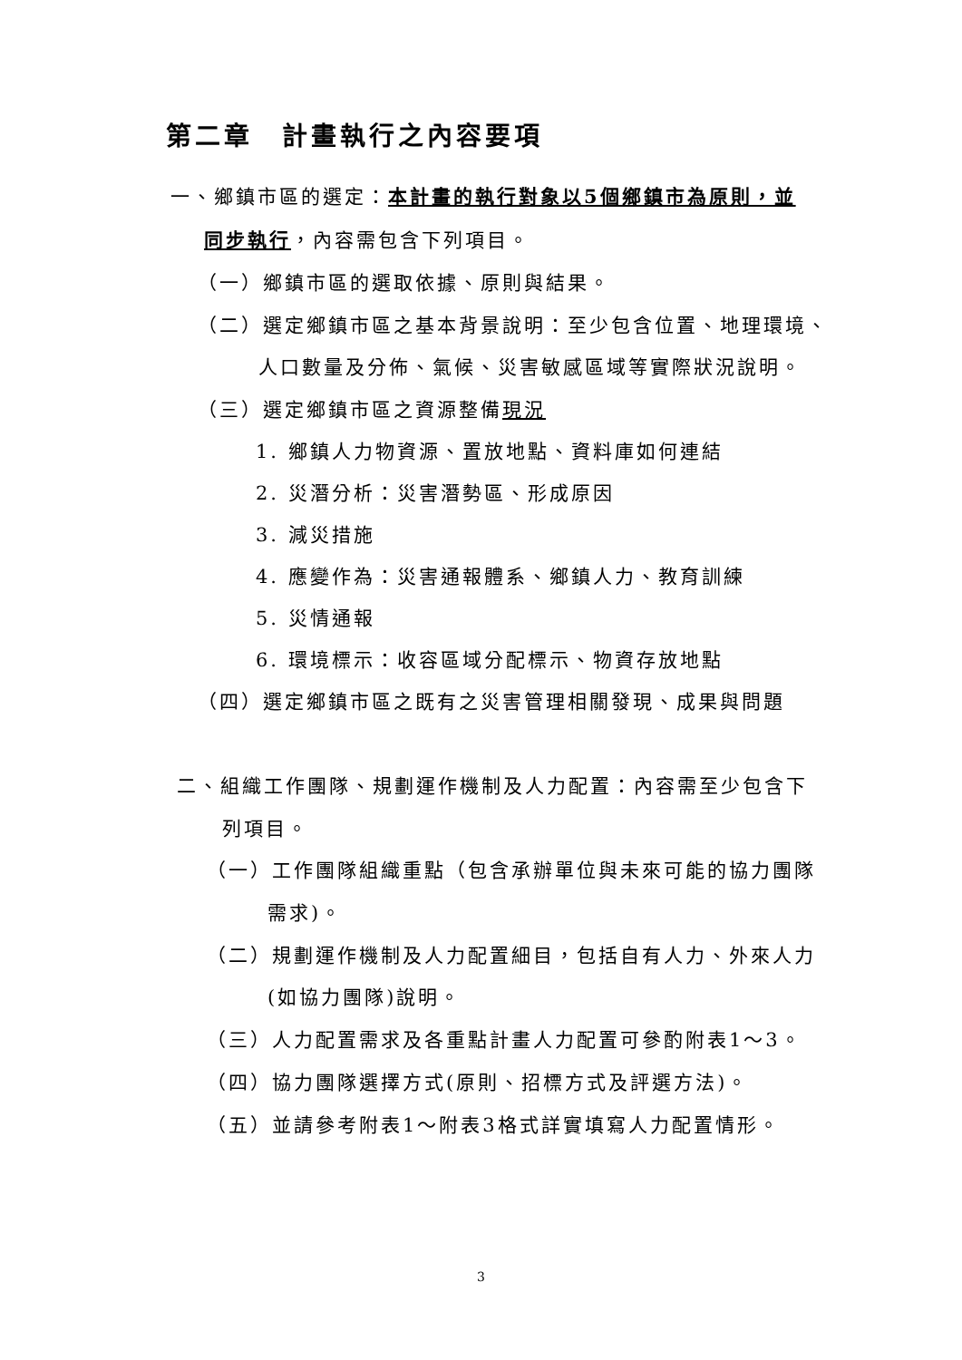第二章　計畫執行之內容要項
一、鄉鎮市區的選定：本計畫的執行對象以5個鄉鎮市為原則，並
同步執行，內容需包含下列項目。
（一）鄉鎮市區的選取依據、原則與結果。
（二）選定鄉鎮市區之基本背景說明：至少包含位置、地理環境、
人口數量及分佈、氣候、災害敏感區域等實際狀況說明。
（三）選定鄉鎮市區之資源整備現況
1. 鄉鎮人力物資源、置放地點、資料庫如何連結
2. 災潛分析：災害潛勢區、形成原因
3. 減災措施
4. 應變作為：災害通報體系、鄉鎮人力、教育訓練
5. 災情通報
6. 環境標示：收容區域分配標示、物資存放地點
（四）選定鄉鎮市區之既有之災害管理相關發現、成果與問題
二、組織工作團隊、規劃運作機制及人力配置：內容需至少包含下
列項目。
（一）工作團隊組織重點（包含承辦單位與未來可能的協力團隊
需求)。
（二）規劃運作機制及人力配置細目，包括自有人力、外來人力
(如協力團隊)說明。
（三）人力配置需求及各重點計畫人力配置可參酌附表1～3。
（四）協力團隊選擇方式(原則、招標方式及評選方法)。
（五）並請參考附表1～附表3格式詳實填寫人力配置情形。
3